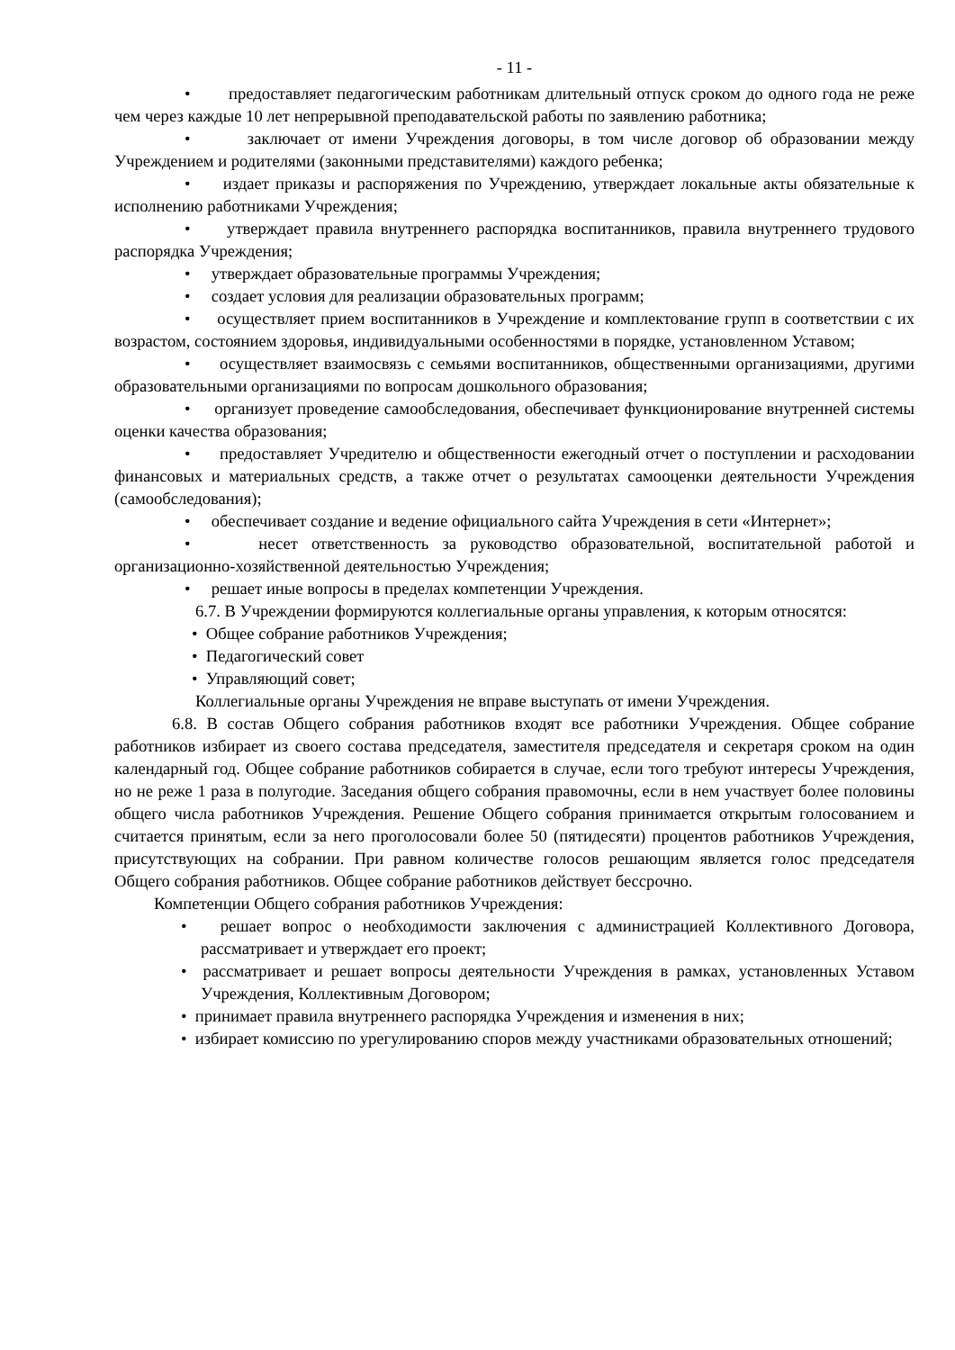- 11 -
• предоставляет педагогическим работникам длительный отпуск сроком до одного года не реже чем через каждые 10 лет непрерывной преподавательской работы по заявлению работника;
• заключает от имени Учреждения договоры, в том числе договор об образовании между Учреждением и родителями (законными представителями) каждого ребенка;
• издает приказы и распоряжения по Учреждению, утверждает локальные акты обязательные к исполнению работниками Учреждения;
• утверждает правила внутреннего распорядка воспитанников, правила внутреннего трудового распорядка Учреждения;
• утверждает образовательные программы Учреждения;
• создает условия для реализации образовательных программ;
• осуществляет прием воспитанников в Учреждение и комплектование групп в соответствии с их возрастом, состоянием здоровья, индивидуальными особенностями в порядке, установленном Уставом;
• осуществляет взаимосвязь с семьями воспитанников, общественными организациями, другими образовательными организациями по вопросам дошкольного образования;
• организует проведение самообследования, обеспечивает функционирование внутренней системы оценки качества образования;
• предоставляет Учредителю и общественности ежегодный отчет о поступлении и расходовании финансовых и материальных средств, а также отчет о результатах самооценки деятельности Учреждения (самообследования);
• обеспечивает создание и ведение официального сайта Учреждения в сети «Интернет»;
• несет ответственность за руководство образовательной, воспитательной работой и организационно-хозяйственной деятельностью Учреждения;
• решает иные вопросы в пределах компетенции Учреждения.
6.7. В Учреждении формируются коллегиальные органы управления, к которым относятся:
• Общее собрание работников Учреждения;
• Педагогический совет
• Управляющий совет;
Коллегиальные органы Учреждения не вправе выступать от имени Учреждения.
6.8. В состав Общего собрания работников входят все работники Учреждения. Общее собрание работников избирает из своего состава председателя, заместителя председателя и секретаря сроком на один календарный год. Общее собрание работников собирается в случае, если того требуют интересы Учреждения, но не реже 1 раза в полугодие. Заседания общего собрания правомочны, если в нем участвует более половины общего числа работников Учреждения. Решение Общего собрания принимается открытым голосованием и считается принятым, если за него проголосовали более 50 (пятидесяти) процентов работников Учреждения, присутствующих на собрании. При равном количестве голосов решающим является голос председателя Общего собрания работников. Общее собрание работников действует бессрочно.
Компетенции Общего собрания работников Учреждения:
• решает вопрос о необходимости заключения с администрацией Коллективного Договора, рассматривает и утверждает его проект;
• рассматривает и решает вопросы деятельности Учреждения в рамках, установленных Уставом Учреждения, Коллективным Договором;
• принимает правила внутреннего распорядка Учреждения и изменения в них;
• избирает комиссию по урегулированию споров между участниками образовательных отношений;